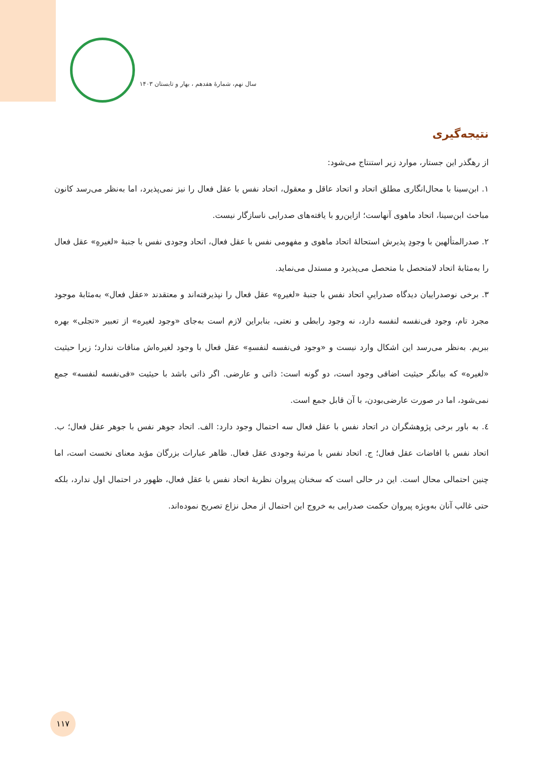سال نهم، شمارهٔ هفدهم ، بهار و تابستان ۱۴۰۳
نتیجه‌گیری
از رهگذر این جستار، موارد زیر استنتاج می‌شود:
۱. ابن‌سینا با محال‌انگاری مطلق اتحاد و اتحاد عاقل و معقول، اتحاد نفس با عقل فعال را نیز نمی‌پذیرد، اما به‌نظر می‌رسد کانون مباحث ابن‌سینا، اتحاد ماهوی آنهاست؛ ازاین‌رو با یافته‌های صدرایی ناسازگار نیست.
۲. صدرالمتألهین با وجودِ پذیرش استحالهٔ اتحاد ماهوی و مفهومی نفس با عقل فعال، اتحاد وجودی نفس با جنبهٔ «لغیرهِ» عقل فعال را به‌مثابهٔ اتحاد لامتحصل با متحصل می‌پذیرد و مستدل می‌نماید.
۳. برخی نوصدراییان دیدگاه صدراییِ اتحاد نفس با جنبهٔ «لغیرهِ» عقل فعال را نپذیرفته‌اند و معتقدند «عقل فعال» به‌مثابهٔ موجود مجرد تام، وجود فی‌نفسه لنفسه دارد، نه وجود رابطی و نعتی، بنابراین لازم است به‌جای «وجود لغیره» از تعبیر «تجلی» بهره ببریم. به‌نظر می‌رسد این اشکال وارد نیست و «وجود فی‌نفسه لنفسهِ» عقل فعال با وجود لغیره‌اش منافات ندارد؛ زیرا حیثیت «لغیره» که بیانگر حیثیت اضافی وجود است، دو گونه است: ذاتی و عارضی. اگر ذاتی باشد با حیثیت «فی‌نفسه لنفسه» جمع نمی‌شود، اما در صورت عارضی‌بودن، با آن قابل جمع است.
٤. به باور برخی پژوهشگران در اتحاد نفس با عقل فعال سه احتمال وجود دارد: الف. اتحاد جوهر نفس با جوهر عقل فعال؛ ب. اتحاد نفس با افاضات عقل فعال؛ ج. اتحاد نفس با مرتبهٔ وجودی عقل فعال. ظاهر عبارات بزرگان مؤید معنای نخست است، اما چنین احتمالی محال است. این در حالی است که سخنان پیروان نظریهٔ اتحاد نفس با عقل فعال، ظهور در احتمال اول ندارد، بلکه حتی غالب آنان به‌ویژه پیروان حکمت صدرایی به خروج این احتمال از محل نزاع تصریح نموده‌اند.
۱۱۷